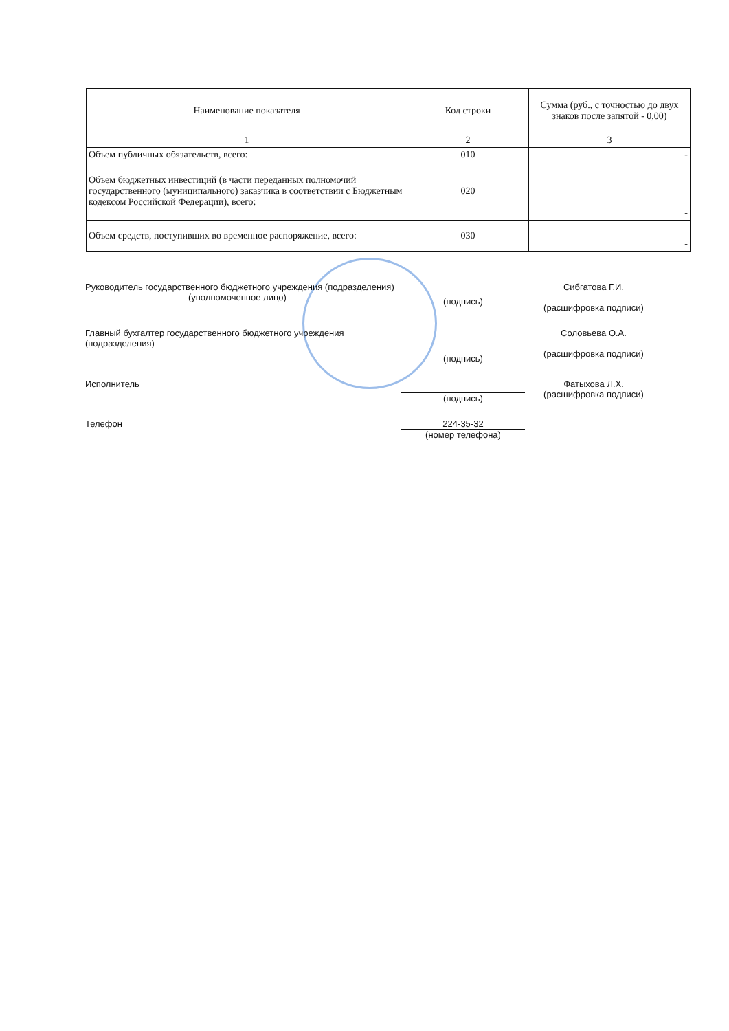| Наименование показателя | Код строки | Сумма (руб., с точностью до двух знаков после запятой - 0,00) |
| --- | --- | --- |
| 1 | 2 | 3 |
| Объем публичных обязательств, всего: | 010 | - |
| Объем бюджетных инвестиций (в части переданных полномочий государственного (муниципального) заказчика в соответствии с Бюджетным кодексом Российской Федерации), всего: | 020 | - |
| Объем средств, поступивших во временное распоряжение, всего: | 030 | - |
Руководитель государственного бюджетного учреждения (подразделения)
(уполномоченное лицо)
(подпись)
Сибгатова Г.И.
(расшифровка подписи)
Главный бухгалтер государственного бюджетного учреждения (подразделения)
(подпись)
Соловьева О.А.
(расшифровка подписи)
Исполнитель
(подпись)
Фатыхова Л.Х.
(расшифровка подписи)
Телефон 224-35-32
(номер телефона)